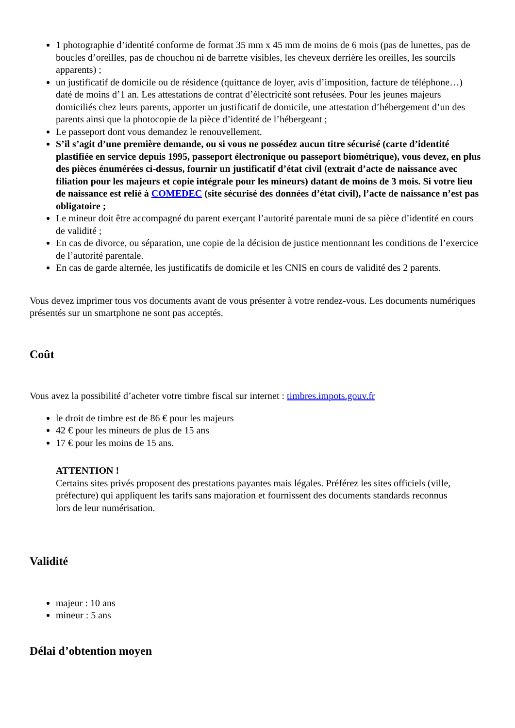1 photographie d’identité conforme de format 35 mm x 45 mm de moins de 6 mois (pas de lunettes, pas de boucles d’oreilles, pas de chouchou ni de barrette visibles, les cheveux derrière les oreilles, les sourcils apparents) ;
un justificatif de domicile ou de résidence (quittance de loyer, avis d’imposition, facture de téléphone…) daté de moins d’1 an. Les attestations de contrat d’électricité sont refusées. Pour les jeunes majeurs domiciliés chez leurs parents, apporter un justificatif de domicile, une attestation d’hébergement d’un des parents ainsi que la photocopie de la pièce d’identité de l’hébergeant ;
Le passeport dont vous demandez le renouvellement.
S’il s’agit d’une première demande, ou si vous ne possédez aucun titre sécurisé (carte d’identité plastifiée en service depuis 1995, passeport électronique ou passeport biométrique), vous devez, en plus des pièces énumérées ci-dessus, fournir un justificatif d’état civil (extrait d’acte de naissance avec filiation pour les majeurs et copie intégrale pour les mineurs) datant de moins de 3 mois. Si votre lieu de naissance est relié à COMEDEC (site sécurisé des données d’état civil), l’acte de naissance n’est pas obligatoire ;
Le mineur doit être accompagné du parent exerçant l’autorité parentale muni de sa pièce d’identité en cours de validité ;
En cas de divorce, ou séparation, une copie de la décision de justice mentionnant les conditions de l’exercice de l’autorité parentale.
En cas de garde alternée, les justificatifs de domicile et les CNIS en cours de validité des 2 parents.
Vous devez imprimer tous vos documents avant de vous présenter à votre rendez-vous. Les documents numériques présentés sur un smartphone ne sont pas acceptés.
Coût
Vous avez la possibilité d’acheter votre timbre fiscal sur internet : timbres.impots.gouv.fr
le droit de timbre est de 86 € pour les majeurs
42 € pour les mineurs de plus de 15 ans
17 € pour les moins de 15 ans.
ATTENTION !
Certains sites privés proposent des prestations payantes mais légales. Préférez les sites officiels (ville, préfecture) qui appliquent les tarifs sans majoration et fournissent des documents standards reconnus lors de leur numérisation.
Validité
majeur : 10 ans
mineur : 5 ans
Délai d’obtention moyen